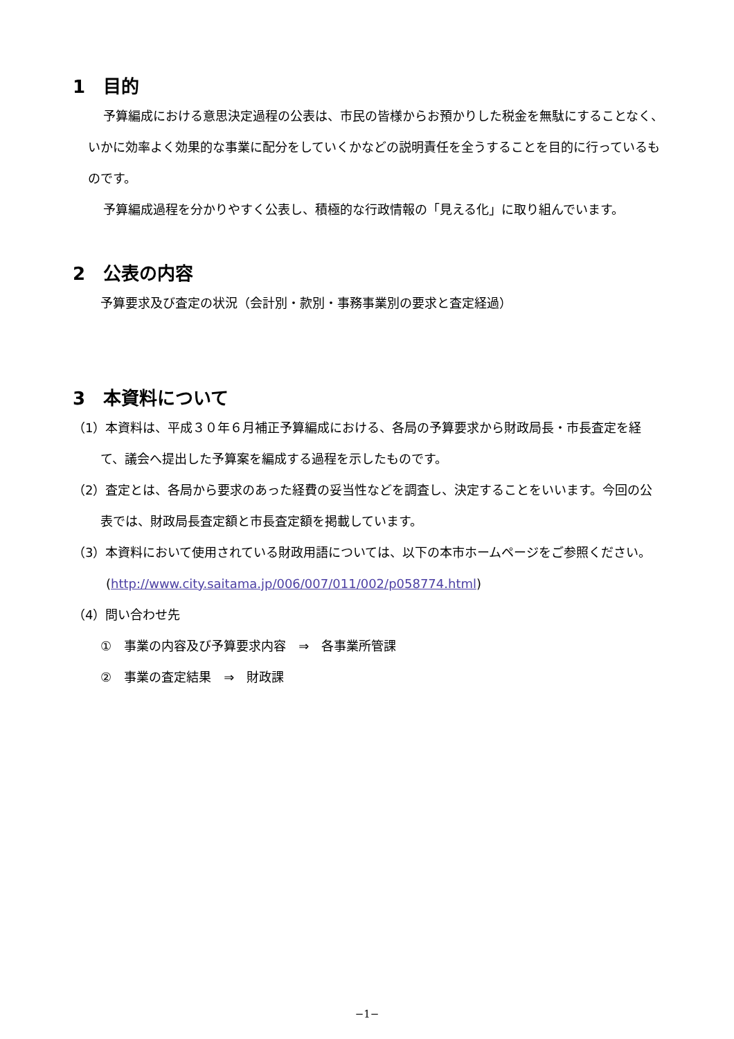1　目的
予算編成における意思決定過程の公表は、市民の皆様からお預かりした税金を無駄にすることなく、いかに効率よく効果的な事業に配分をしていくかなどの説明責任を全うすることを目的に行っているものです。
予算編成過程を分かりやすく公表し、積極的な行政情報の「見える化」に取り組んでいます。
2　公表の内容
予算要求及び査定の状況（会計別・款別・事務事業別の要求と査定経過）
3　本資料について
（1）本資料は、平成３０年６月補正予算編成における、各局の予算要求から財政局長・市長査定を経て、議会へ提出した予算案を編成する過程を示したものです。
（2）査定とは、各局から要求のあった経費の妥当性などを調査し、決定することをいいます。今回の公表では、財政局長査定額と市長査定額を掲載しています。
（3）本資料において使用されている財政用語については、以下の本市ホームページをご参照ください。
(http://www.city.saitama.jp/006/007/011/002/p058774.html)
（4）問い合わせ先
①　事業の内容及び予算要求内容　⇒　各事業所管課
②　事業の査定結果　⇒　財政課
−1−